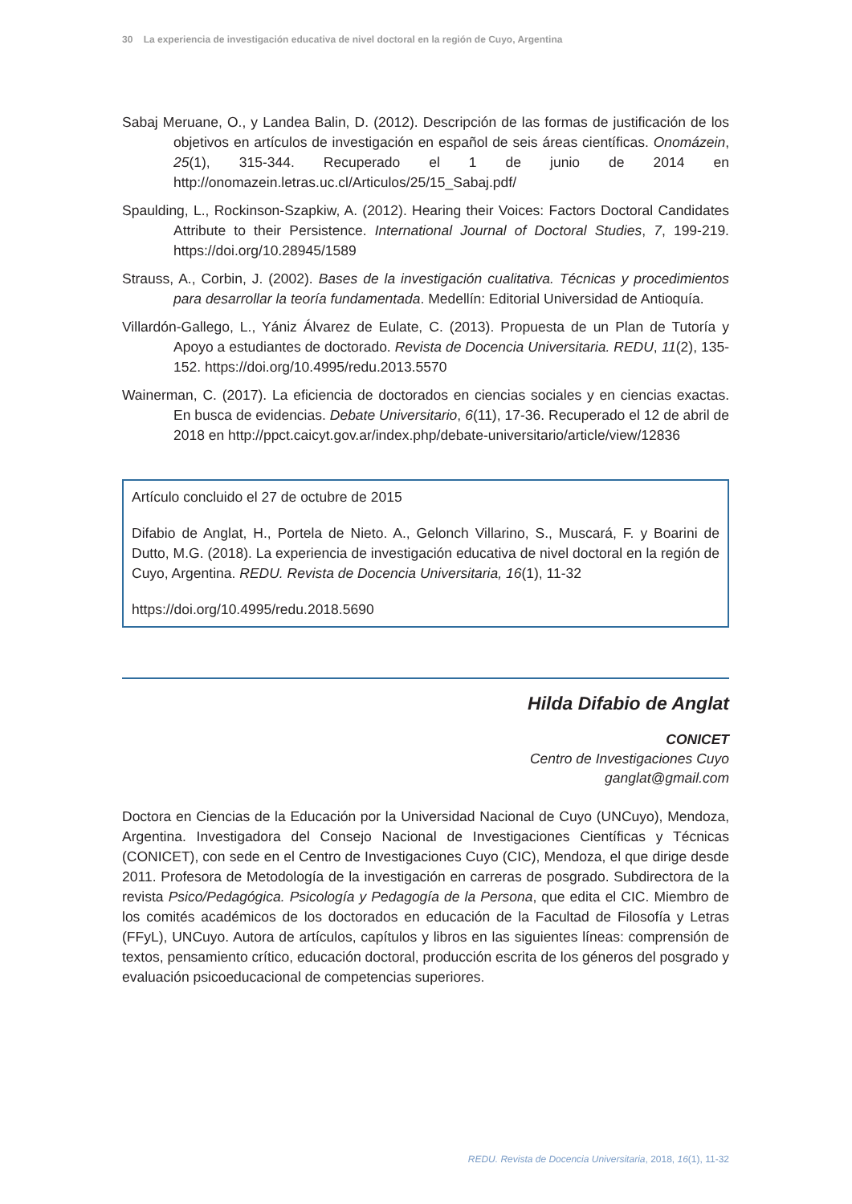30 La experiencia de investigación educativa de nivel doctoral en la región de Cuyo, Argentina
Sabaj Meruane, O., y Landea Balin, D. (2012). Descripción de las formas de justificación de los objetivos en artículos de investigación en español de seis áreas científicas. Onomázein, 25(1), 315-344. Recuperado el 1 de junio de 2014 en http://onomazein.letras.uc.cl/Articulos/25/15_Sabaj.pdf/
Spaulding, L., Rockinson-Szapkiw, A. (2012). Hearing their Voices: Factors Doctoral Candidates Attribute to their Persistence. International Journal of Doctoral Studies, 7, 199-219. https://doi.org/10.28945/1589
Strauss, A., Corbin, J. (2002). Bases de la investigación cualitativa. Técnicas y procedimientos para desarrollar la teoría fundamentada. Medellín: Editorial Universidad de Antioquía.
Villardón-Gallego, L., Yániz Álvarez de Eulate, C. (2013). Propuesta de un Plan de Tutoría y Apoyo a estudiantes de doctorado. Revista de Docencia Universitaria. REDU, 11(2), 135-152. https://doi.org/10.4995/redu.2013.5570
Wainerman, C. (2017). La eficiencia de doctorados en ciencias sociales y en ciencias exactas. En busca de evidencias. Debate Universitario, 6(11), 17-36. Recuperado el 12 de abril de 2018 en http://ppct.caicyt.gov.ar/index.php/debate-universitario/article/view/12836
Artículo concluido el 27 de octubre de 2015
Difabio de Anglat, H., Portela de Nieto. A., Gelonch Villarino, S., Muscará, F. y Boarini de Dutto, M.G. (2018). La experiencia de investigación educativa de nivel doctoral en la región de Cuyo, Argentina. REDU. Revista de Docencia Universitaria, 16(1), 11-32
https://doi.org/10.4995/redu.2018.5690
Hilda Difabio de Anglat
CONICET
Centro de Investigaciones Cuyo
ganglat@gmail.com
Doctora en Ciencias de la Educación por la Universidad Nacional de Cuyo (UNCuyo), Mendoza, Argentina. Investigadora del Consejo Nacional de Investigaciones Científicas y Técnicas (CONICET), con sede en el Centro de Investigaciones Cuyo (CIC), Mendoza, el que dirige desde 2011. Profesora de Metodología de la investigación en carreras de posgrado. Subdirectora de la revista Psico/Pedagógica. Psicología y Pedagogía de la Persona, que edita el CIC. Miembro de los comités académicos de los doctorados en educación de la Facultad de Filosofía y Letras (FFyL), UNCuyo. Autora de artículos, capítulos y libros en las siguientes líneas: comprensión de textos, pensamiento crítico, educación doctoral, producción escrita de los géneros del posgrado y evaluación psicoeducacional de competencias superiores.
REDU. Revista de Docencia Universitaria, 2018, 16(1), 11-32